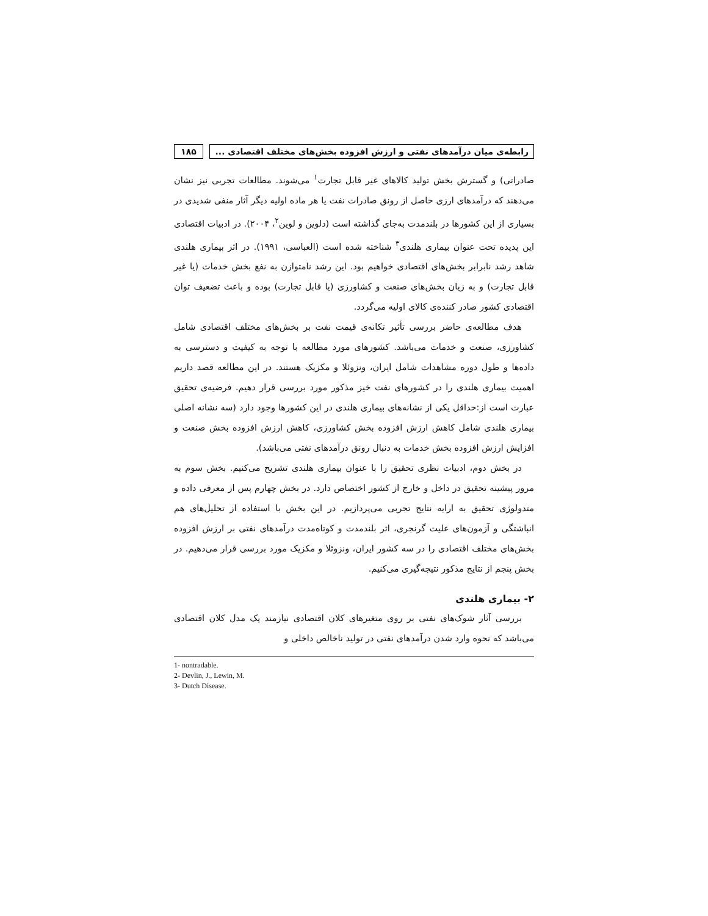رابطه‌ی میان درآمدهای نفتی و ارزش افزوده بخش‌های مختلف اقتصادی ...
۱۸۵
صادراتی) و گسترش بخش تولید کالاهای غیر قابل تجارت<sup>۱</sup> می‌شوند. مطالعات تجربی نیز نشان می‌دهند که درآمدهای ارزی حاصل از رونق صادرات نفت یا هر ماده اولیه دیگر آثار منفی شدیدی در بسیاری از این کشورها در بلندمدت به‌جای گذاشته است (دلوین و لوین<sup>۲</sup>، ۲۰۰۴). در ادبیات اقتصادی این پدیده تحت عنوان بیماری هلندی<sup>۳</sup> شناخته شده است (العباسی، ۱۹۹۱). در اثر بیماری هلندی شاهد رشد نابرابر بخش‌های اقتصادی خواهیم بود. این رشد نامتوازن به نفع بخش خدمات (یا غیر قابل تجارت) و به زیان بخش‌های صنعت و کشاورزی (یا قابل تجارت) بوده و باعث تضعیف توان اقتصادی کشور صادر کننده‌ی کالای اولیه می‌گردد.
هدف مطالعه‌ی حاضر بررسی تأثیر تکانه‌ی قیمت نفت بر بخش‌های مختلف اقتصادی شامل کشاورزی، صنعت و خدمات می‌باشد. کشورهای مورد مطالعه با توجه به کیفیت و دسترسی به داده‌ها و طول دوره مشاهدات شامل ایران، ونزوئلا و مکزیک هستند. در این مطالعه قصد داریم اهمیت بیماری هلندی را در کشورهای نفت خیز مذکور مورد بررسی قرار دهیم. فرضیه‌ی تحقیق عبارت است از:حداقل یکی از نشانه‌های بیماری هلندی در این کشورها وجود دارد (سه نشانه اصلی بیماری هلندی شامل کاهش ارزش افزوده بخش کشاورزی، کاهش ارزش افزوده بخش صنعت و افزایش ارزش افزوده بخش خدمات به دنبال رونق درآمدهای نفتی می‌باشد).
در بخش دوم، ادبیات نظری تحقیق را با عنوان بیماری هلندی تشریح می‌کنیم. بخش سوم به مرور پیشینه تحقیق در داخل و خارج از کشور اختصاص دارد. در بخش چهارم پس از معرفی داده و متدولوژی تحقیق به ارایه نتایج تجربی می‌پردازیم. در این بخش با استفاده از تحلیل‌های هم انباشتگی و آزمون‌های علیت گرنجری، اثر بلندمدت و کوتاه‌مدت درآمدهای نفتی بر ارزش افزوده بخش‌های مختلف اقتصادی را در سه کشور ایران، ونزوئلا و مکزیک مورد بررسی قرار می‌دهیم. در بخش پنجم از نتایج مذکور نتیجه‌گیری می‌کنیم.
۲- بیماری هلندی
بررسی آثار شوک‌های نفتی بر روی متغیرهای کلان اقتصادی نیازمند یک مدل کلان اقتصادی می‌باشد که نحوه وارد شدن درآمدهای نفتی در تولید ناخالص داخلی و
1- nontradable.
2- Devlin, J., Lewin, M.
3- Dutch Disease.